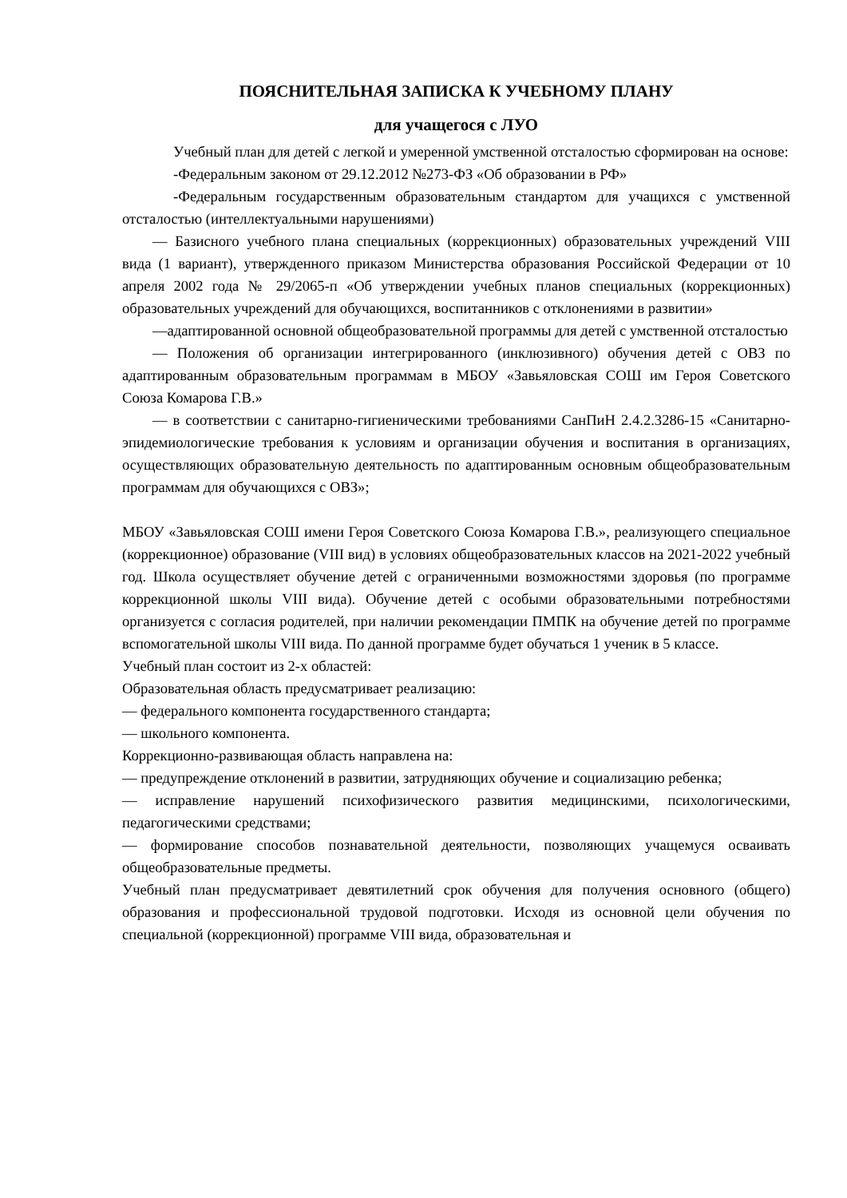ПОЯСНИТЕЛЬНАЯ ЗАПИСКА К УЧЕБНОМУ ПЛАНУ
для учащегося с ЛУО
Учебный план для детей с легкой и умеренной умственной отсталостью сформирован на основе:
-Федеральным законом от 29.12.2012 №273-ФЗ «Об образовании в РФ»
-Федеральным государственным образовательным стандартом для учащихся с умственной отсталостью (интеллектуальными нарушениями)
— Базисного учебного плана специальных (коррекционных) образовательных учреждений VIII вида (1 вариант), утвержденного приказом Министерства образования Российской Федерации от 10 апреля 2002 года № 29/2065-п «Об утверждении учебных планов специальных (коррекционных) образовательных учреждений для обучающихся, воспитанников с отклонениями в развитии»
—адаптированной основной общеобразовательной программы для детей с умственной отсталостью
— Положения об организации интегрированного (инклюзивного) обучения детей с ОВЗ по адаптированным образовательным программам в МБОУ «Завьяловская СОШ им Героя Советского Союза Комарова Г.В.»
— в соответствии с санитарно-гигиеническими требованиями СанПиН 2.4.2.3286-15 «Санитарно-эпидемиологические требования к условиям и организации обучения и воспитания в организациях, осуществляющих образовательную деятельность по адаптированным основным общеобразовательным программам для обучающихся с ОВЗ»;
МБОУ «Завьяловская СОШ имени Героя Советского Союза Комарова Г.В.», реализующего специальное (коррекционное) образование (VIII вид) в условиях общеобразовательных классов на 2021-2022 учебный год. Школа осуществляет обучение детей с ограниченными возможностями здоровья (по программе коррекционной школы VIII вида). Обучение детей с особыми образовательными потребностями организуется с согласия родителей, при наличии рекомендации ПМПК на обучение детей по программе вспомогательной школы VIII вида. По данной программе будет обучаться 1 ученик в 5 классе.
Учебный план состоит из 2-х областей:
Образовательная область предусматривает реализацию:
— федерального компонента государственного стандарта;
— школьного компонента.
Коррекционно-развивающая область направлена на:
— предупреждение отклонений в развитии, затрудняющих обучение и социализацию ребенка;
— исправление нарушений психофизического развития медицинскими, психологическими, педагогическими средствами;
— формирование способов познавательной деятельности, позволяющих учащемуся осваивать общеобразовательные предметы.
Учебный план предусматривает девятилетний срок обучения для получения основного (общего) образования и профессиональной трудовой подготовки. Исходя из основной цели обучения по специальной (коррекционной) программе VIII вида, образовательная и